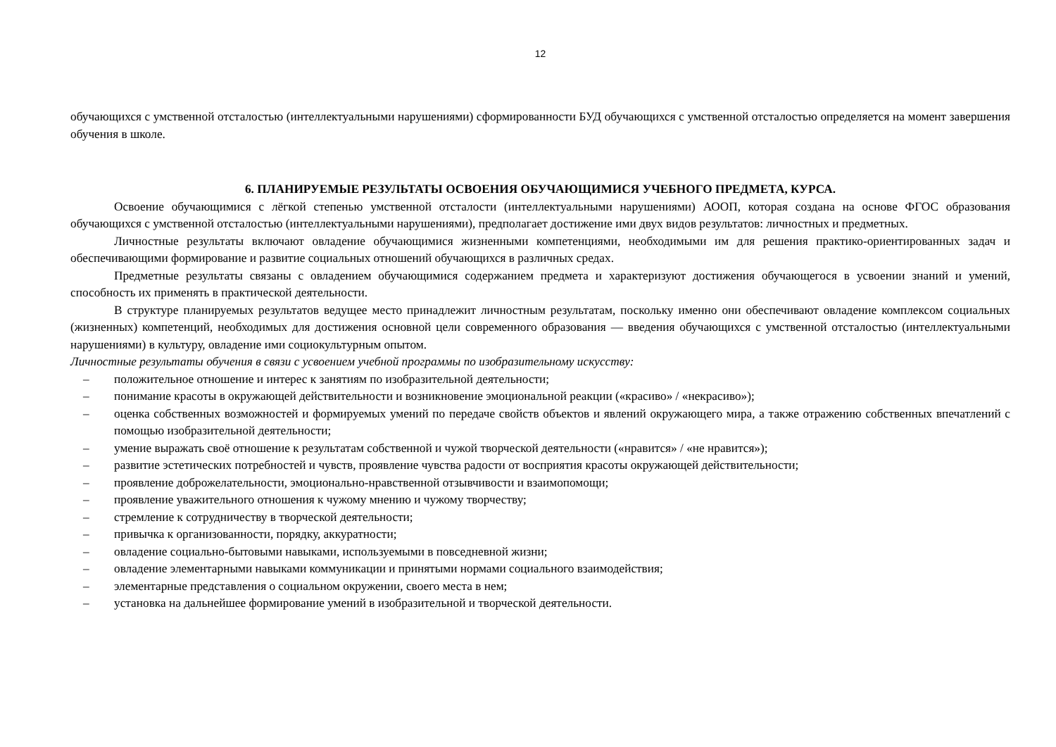12
обучающихся с умственной отсталостью (интеллектуальными нарушениями) сформированности БУД обучающихся с умственной отсталостью определяется на момент завершения обучения в школе.
6. ПЛАНИРУЕМЫЕ РЕЗУЛЬТАТЫ ОСВОЕНИЯ ОБУЧАЮЩИМИСЯ УЧЕБНОГО ПРЕДМЕТА, КУРСА.
Освоение обучающимися с лёгкой степенью умственной отсталости (интеллектуальными нарушениями) АООП, которая создана на основе ФГОС образования обучающихся с умственной отсталостью (интеллектуальными нарушениями), предполагает достижение ими двух видов результатов: личностных и предметных.
Личностные результаты включают овладение обучающимися жизненными компетенциями, необходимыми им для решения практико-ориентированных задач и обеспечивающими формирование и развитие социальных отношений обучающихся в различных средах.
Предметные результаты связаны с овладением обучающимися содержанием предмета и характеризуют достижения обучающегося в усвоении знаний и умений, способность их применять в практической деятельности.
В структуре планируемых результатов ведущее место принадлежит личностным результатам, поскольку именно они обеспечивают овладение комплексом социальных (жизненных) компетенций, необходимых для достижения основной цели современного образования — введения обучающихся с умственной отсталостью (интеллектуальными нарушениями) в культуру, овладение ими социокультурным опытом.
Личностные результаты обучения в связи с усвоением учебной программы по изобразительному искусству:
– положительное отношение и интерес к занятиям по изобразительной деятельности;
– понимание красоты в окружающей действительности и возникновение эмоциональной реакции («красиво» / «некрасиво»);
– оценка собственных возможностей и формируемых умений по передаче свойств объектов и явлений окружающего мира, а также отражению собственных впечатлений с помощью изобразительной деятельности;
– умение выражать своё отношение к результатам собственной и чужой творческой деятельности («нравится» / «не нравится»);
– развитие эстетических потребностей и чувств, проявление чувства радости от восприятия красоты окружающей действительности;
– проявление доброжелательности, эмоционально-нравственной отзывчивости и взаимопомощи;
– проявление уважительного отношения к чужому мнению и чужому творчеству;
– стремление к сотрудничеству в творческой деятельности;
– привычка к организованности, порядку, аккуратности;
– овладение социально-бытовыми навыками, используемыми в повседневной жизни;
– овладение элементарными навыками коммуникации и принятыми нормами социального взаимодействия;
– элементарные представления о социальном окружении, своего места в нем;
– установка на дальнейшее формирование умений в изобразительной и творческой деятельности.